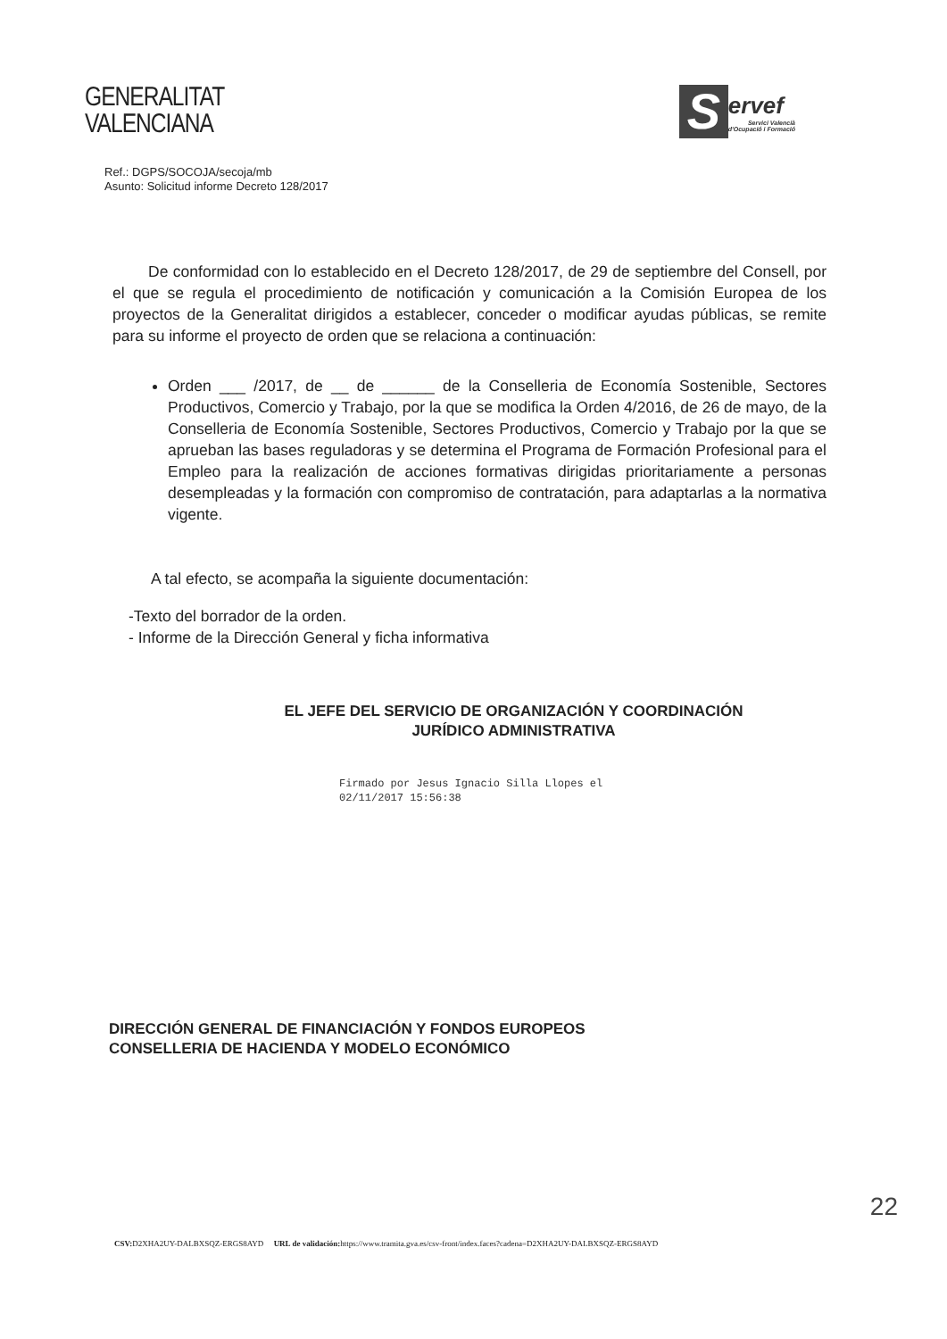GENERALITAT
VALENCIANA
S
ervef
Servici Valencià
d'Ocupació i Formació
Ref.: DGPS/SOCOJA/secoja/mb
Asunto: Solicitud informe Decreto 128/2017
De conformidad con lo establecido en el Decreto 128/2017, de 29 de septiembre del Consell, por el que se regula el procedimiento de notificación y comunicación a la Comisión Europea de los proyectos de la Generalitat dirigidos a establecer, conceder o modificar ayudas públicas, se remite para su informe el proyecto de orden que se relaciona a continuación:
Orden ___ /2017, de __ de ______ de la Conselleria de Economía Sostenible, Sectores Productivos, Comercio y Trabajo, por la que se modifica la Orden 4/2016, de 26 de mayo, de la Conselleria de Economía Sostenible, Sectores Productivos, Comercio y Trabajo por la que se aprueban las bases reguladoras y se determina el Programa de Formación Profesional para el Empleo para la realización de acciones formativas dirigidas prioritariamente a personas desempleadas y la formación con compromiso de contratación, para adaptarlas a la normativa vigente.
A tal efecto, se acompaña la siguiente documentación:
-Texto del borrador de la orden.
- Informe de la Dirección General y ficha informativa
EL JEFE DEL SERVICIO DE ORGANIZACIÓN Y COORDINACIÓN
JURÍDICO ADMINISTRATIVA
Firmado por Jesus Ignacio Silla Llopes el
02/11/2017 15:56:38
DIRECCIÓN GENERAL DE FINANCIACIÓN Y FONDOS EUROPEOS
CONSELLERIA DE HACIENDA Y MODELO ECONÓMICO
22
CSV: D2XHA2UY-DALBXSQZ-ERGS8AYD URL de validación: https://www.tramita.gva.es/csv-front/index.faces?cadena=D2XHA2UY-DALBXSQZ-ERGS8AYD